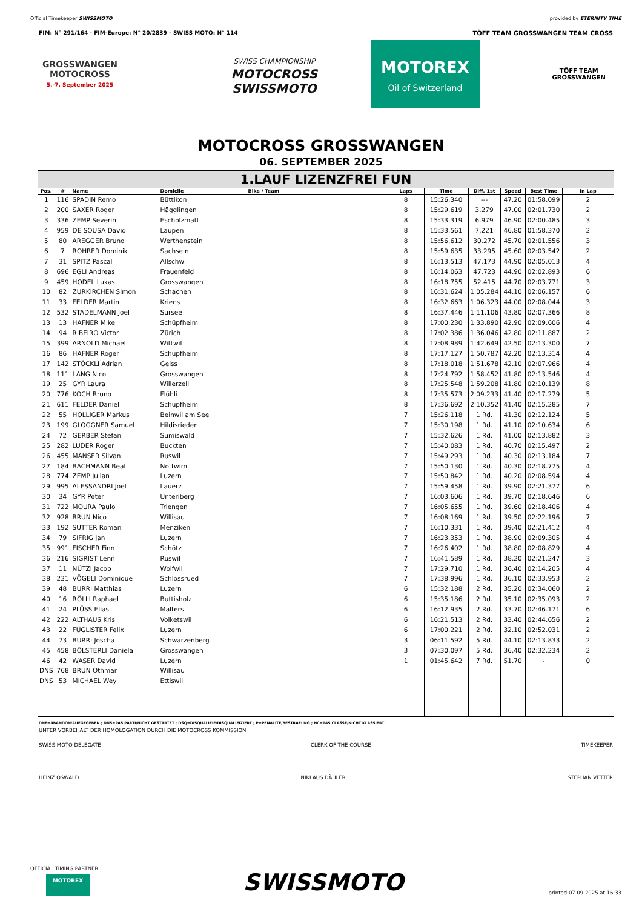Official Timekeeper SWISSMOTO provided by ETERNITY TIME
FIM: N° 291/164 - FIM-Europe: N° 20/2839 - SWISS MOTO: N° 114 TÖFF TEAM GROSSWANGEN TEAM CROSS
GROSSWANGEN
MOTOCROSS
5.-7. September 2025
SWISS CHAMPIONSHIP
MOTOCROSS
SWISSMOTO
MOTOREX
Oil of Switzerland
TÖFF TEAM
GROSSWANGEN
MOTOCROSS GROSSWANGEN
06. SEPTEMBER 2025
1.LAUF LIZENZFREI FUN
| Pos. | # | Name | Domicile | Bike / Team | Laps | Time | Diff. 1st | Speed | Best Time | In Lap |
| --- | --- | --- | --- | --- | --- | --- | --- | --- | --- | --- |
| 1 | 116 | SPADIN Remo | Büttikon | | 8 | 15:26.340 | --- | 47.20 | 01:58.099 | 2 |
| 2 | 200 | SAXER Roger | Hägglingen | | 8 | 15:29.619 | 3.279 | 47.00 | 02:01.730 | 2 |
| 3 | 336 | ZEMP Severin | Escholzmatt | | 8 | 15:33.319 | 6.979 | 46.90 | 02:00.485 | 3 |
| 4 | 959 | DE SOUSA David | Laupen | | 8 | 15:33.561 | 7.221 | 46.80 | 01:58.370 | 2 |
| 5 | 80 | AREGGER Bruno | Werthenstein | | 8 | 15:56.612 | 30.272 | 45.70 | 02:01.556 | 3 |
| 6 | 7 | ROHRER Dominik | Sachseln | | 8 | 15:59.635 | 33.295 | 45.60 | 02:03.542 | 2 |
| 7 | 31 | SPITZ Pascal | Allschwil | | 8 | 16:13.513 | 47.173 | 44.90 | 02:05.013 | 4 |
| 8 | 696 | EGLI Andreas | Frauenfeld | | 8 | 16:14.063 | 47.723 | 44.90 | 02:02.893 | 6 |
| 9 | 459 | HODEL Lukas | Grosswangen | | 8 | 16:18.755 | 52.415 | 44.70 | 02:03.771 | 3 |
| 10 | 82 | ZURKIRCHEN Simon | Schachen | | 8 | 16:31.624 | 1:05.284 | 44.10 | 02:06.157 | 6 |
| 11 | 33 | FELDER Martin | Kriens | | 8 | 16:32.663 | 1:06.323 | 44.00 | 02:08.044 | 3 |
| 12 | 532 | STADELMANN Joel | Sursee | | 8 | 16:37.446 | 1:11.106 | 43.80 | 02:07.366 | 8 |
| 13 | 13 | HAFNER Mike | Schüpfheim | | 8 | 17:00.230 | 1:33.890 | 42.90 | 02:09.606 | 4 |
| 14 | 94 | RIBEIRO Victor | Zürich | | 8 | 17:02.386 | 1:36.046 | 42.80 | 02:11.887 | 2 |
| 15 | 399 | ARNOLD Michael | Wittwil | | 8 | 17:08.989 | 1:42.649 | 42.50 | 02:13.300 | 7 |
| 16 | 86 | HAFNER Roger | Schüpfheim | | 8 | 17:17.127 | 1:50.787 | 42.20 | 02:13.314 | 4 |
| 17 | 142 | STÖCKLI Adrian | Geiss | | 8 | 17:18.018 | 1:51.678 | 42.10 | 02:07.966 | 4 |
| 18 | 111 | LANG Nico | Grosswangen | | 8 | 17:24.792 | 1:58.452 | 41.80 | 02:13.546 | 4 |
| 19 | 25 | GYR Laura | Willerzell | | 8 | 17:25.548 | 1:59.208 | 41.80 | 02:10.139 | 8 |
| 20 | 776 | KOCH Bruno | Flühli | | 8 | 17:35.573 | 2:09.233 | 41.40 | 02:17.279 | 5 |
| 21 | 611 | FELDER Daniel | Schüpfheim | | 8 | 17:36.692 | 2:10.352 | 41.40 | 02:15.285 | 7 |
| 22 | 55 | HOLLIGER Markus | Beinwil am See | | 7 | 15:26.118 | 1 Rd. | 41.30 | 02:12.124 | 5 |
| 23 | 199 | GLOGGNER Samuel | Hildisrieden | | 7 | 15:30.198 | 1 Rd. | 41.10 | 02:10.634 | 6 |
| 24 | 72 | GERBER Stefan | Sumiswald | | 7 | 15:32.626 | 1 Rd. | 41.00 | 02:13.882 | 3 |
| 25 | 282 | LUDER Roger | Buckten | | 7 | 15:40.083 | 1 Rd. | 40.70 | 02:15.497 | 2 |
| 26 | 455 | MANSER Silvan | Ruswil | | 7 | 15:49.293 | 1 Rd. | 40.30 | 02:13.184 | 7 |
| 27 | 184 | BACHMANN Beat | Nottwim | | 7 | 15:50.130 | 1 Rd. | 40.30 | 02:18.775 | 4 |
| 28 | 774 | ZEMP Julian | Luzern | | 7 | 15:50.842 | 1 Rd. | 40.20 | 02:08.594 | 4 |
| 29 | 995 | ALESSANDRI Joel | Lauerz | | 7 | 15:59.458 | 1 Rd. | 39.90 | 02:21.377 | 6 |
| 30 | 34 | GYR Peter | Unteriberg | | 7 | 16:03.606 | 1 Rd. | 39.70 | 02:18.646 | 6 |
| 31 | 722 | MOURA Paulo | Triengen | | 7 | 16:05.655 | 1 Rd. | 39.60 | 02:18.406 | 4 |
| 32 | 928 | BRUN Nico | Willisau | | 7 | 16:08.169 | 1 Rd. | 39.50 | 02:22.196 | 7 |
| 33 | 192 | SUTTER Roman | Menziken | | 7 | 16:10.331 | 1 Rd. | 39.40 | 02:21.412 | 4 |
| 34 | 79 | SIFRIG Jan | Luzern | | 7 | 16:23.353 | 1 Rd. | 38.90 | 02:09.305 | 4 |
| 35 | 991 | FISCHER Finn | Schötz | | 7 | 16:26.402 | 1 Rd. | 38.80 | 02:08.829 | 4 |
| 36 | 216 | SIGRIST Lenn | Ruswil | | 7 | 16:41.589 | 1 Rd. | 38.20 | 02:21.247 | 3 |
| 37 | 11 | NÜTZI Jacob | Wolfwil | | 7 | 17:29.710 | 1 Rd. | 36.40 | 02:14.205 | 4 |
| 38 | 231 | VÖGELI Dominique | Schlossrued | | 7 | 17:38.996 | 1 Rd. | 36.10 | 02:33.953 | 2 |
| 39 | 48 | BURRI Matthias | Luzern | | 6 | 15:32.188 | 2 Rd. | 35.20 | 02:34.060 | 2 |
| 40 | 16 | RÖLLI Raphael | Buttisholz | | 6 | 15:35.186 | 2 Rd. | 35.10 | 02:35.093 | 2 |
| 41 | 24 | PLÜSS Elias | Malters | | 6 | 16:12.935 | 2 Rd. | 33.70 | 02:46.171 | 6 |
| 42 | 222 | ALTHAUS Kris | Volketswil | | 6 | 16:21.513 | 2 Rd. | 33.40 | 02:44.656 | 2 |
| 43 | 22 | FÜGLISTER Felix | Luzern | | 6 | 17:00.221 | 2 Rd. | 32.10 | 02:52.031 | 2 |
| 44 | 73 | BURRI Joscha | Schwarzenberg | | 3 | 06:11.592 | 5 Rd. | 44.10 | 02:13.833 | 2 |
| 45 | 458 | BÖLSTERLI Daniela | Grosswangen | | 3 | 07:30.097 | 5 Rd. | 36.40 | 02:32.234 | 2 |
| 46 | 42 | WASER David | Luzern | | 1 | 01:45.642 | 7 Rd. | 51.70 | - | 0 |
| DNS | 768 | BRUN Othmar | Willisau | | | | | | | |
| DNS | 53 | MICHAEL Wey | Ettiswil | | | | | | | |
DNF=ABANDON/AUFGEGEBEN ; DNS=PAS PARTI/NICHT GESTARTET ; DSQ=DISQUALIFIE/DISQUALIFIZIERT ; P=PENALITE/BESTRAFUNG ; NC=PAS CLASSE/NICHT KLASSIERT
UNTER VORBEHALT DER HOMOLOGATION DURCH DIE MOTOCROSS KOMMISSION
SWISS MOTO DELEGATE CLERK OF THE COURSE TIMEKEEPER
HEINZ OSWALD NIKLAUS DÄHLER STEPHAN VETTER
OFFICIAL TIMING PARTNER
MOTOREX
SWISSMOTO
printed 07.09.2025 at 16:33